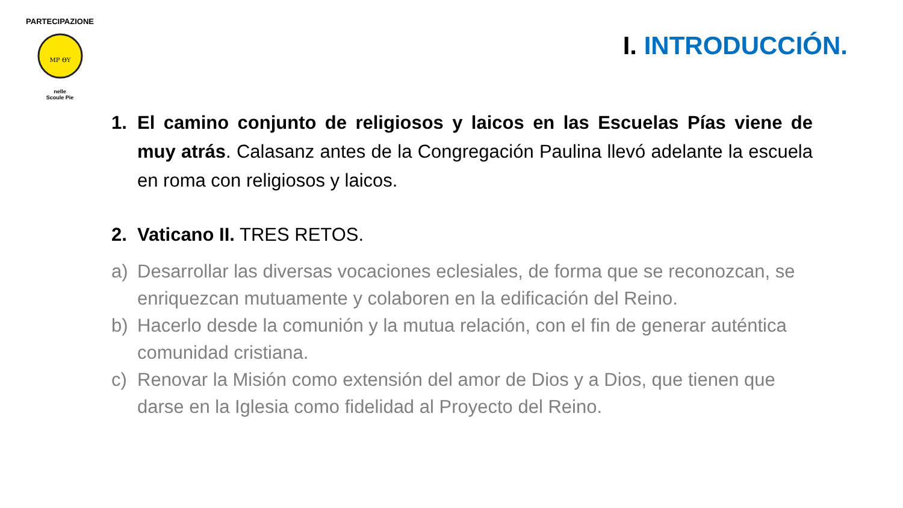PARTECIPAZIONE
MP ΘΥ
nelle
Scoule Pie
I. INTRODUCCIÓN.
1. El camino conjunto de religiosos y laicos en las Escuelas Pías viene de muy atrás. Calasanz antes de la Congregación Paulina llevó adelante la escuela en roma con religiosos y laicos.
2. Vaticano II. TRES RETOS.
a) Desarrollar las diversas vocaciones eclesiales, de forma que se reconozcan, se enriquezcan mutuamente y colaboren en la edificación del Reino.
b) Hacerlo desde la comunión y la mutua relación, con el fin de generar auténtica comunidad cristiana.
c) Renovar la Misión como extensión del amor de Dios y a Dios, que tienen que darse en la Iglesia como fidelidad al Proyecto del Reino.